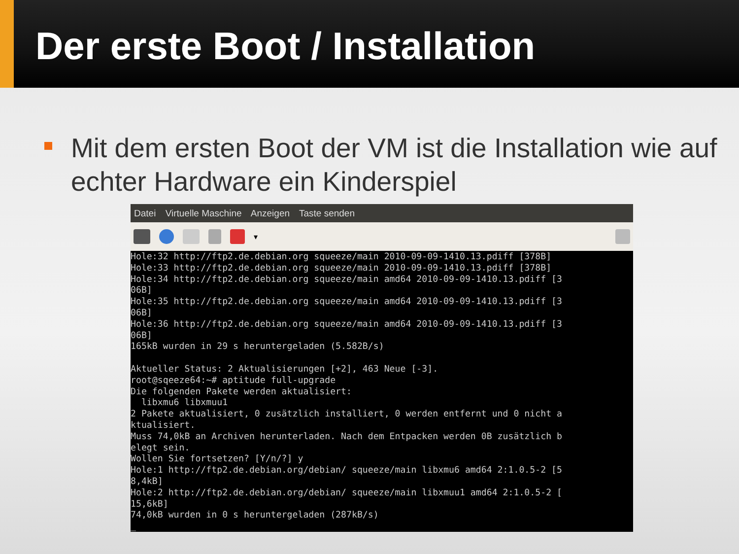Der erste Boot / Installation
Mit dem ersten Boot der VM ist die Installation wie auf echter Hardware ein Kinderspiel
Datei Virtuelle Maschine Anzeigen Taste senden
▾
Hole:32 http://ftp2.de.debian.org squeeze/main 2010-09-09-1410.13.pdiff [378B]
Hole:33 http://ftp2.de.debian.org squeeze/main 2010-09-09-1410.13.pdiff [378B]
Hole:34 http://ftp2.de.debian.org squeeze/main amd64 2010-09-09-1410.13.pdiff [3
06B]
Hole:35 http://ftp2.de.debian.org squeeze/main amd64 2010-09-09-1410.13.pdiff [3
06B]
Hole:36 http://ftp2.de.debian.org squeeze/main amd64 2010-09-09-1410.13.pdiff [3
06B]
165kB wurden in 29 s heruntergeladen (5.582B/s)

Aktueller Status: 2 Aktualisierungen [+2], 463 Neue [-3].
root@sqeeze64:~# aptitude full-upgrade
Die folgenden Pakete werden aktualisiert:
  libxmu6 libxmuu1
2 Pakete aktualisiert, 0 zusätzlich installiert, 0 werden entfernt und 0 nicht a
ktualisiert.
Muss 74,0kB an Archiven herunterladen. Nach dem Entpacken werden 0B zusätzlich b
elegt sein.
Wollen Sie fortsetzen? [Y/n/?] y
Hole:1 http://ftp2.de.debian.org/debian/ squeeze/main libxmu6 amd64 2:1.0.5-2 [5
8,4kB]
Hole:2 http://ftp2.de.debian.org/debian/ squeeze/main libxmuu1 amd64 2:1.0.5-2 [
15,6kB]
74,0kB wurden in 0 s heruntergeladen (287kB/s)
_